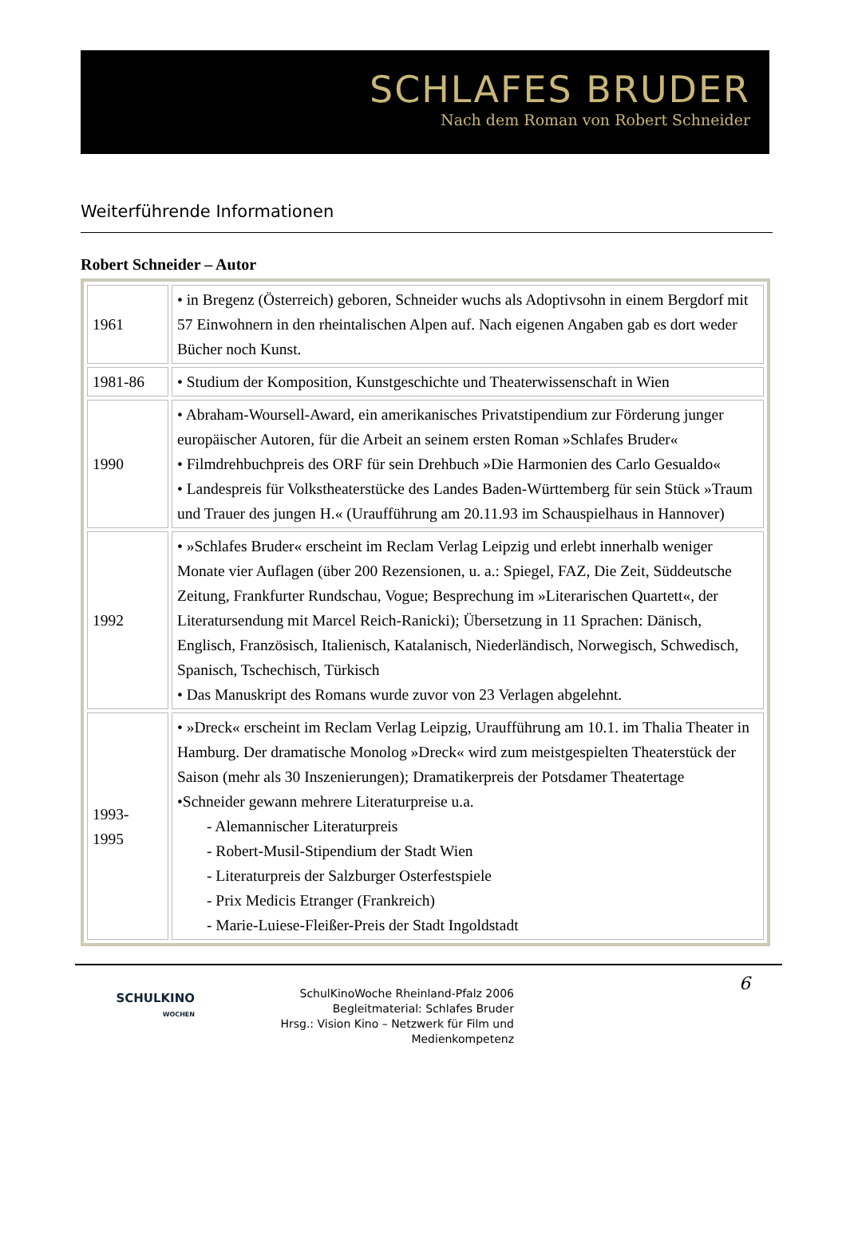SCHLAFES BRUDER
Nach dem Roman von Robert Schneider
Weiterführende Informationen
Robert Schneider – Autor
| 1961 | • in Bregenz (Österreich) geboren, Schneider wuchs als Adoptivsohn in einem Bergdorf mit 57 Einwohnern in den rheintalischen Alpen auf. Nach eigenen Angaben gab es dort weder Bücher noch Kunst. |
| 1981-86 | • Studium der Komposition, Kunstgeschichte und Theaterwissenschaft in Wien |
| 1990 | • Abraham-Woursell-Award, ein amerikanisches Privatstipendium zur Förderung junger europäischer Autoren, für die Arbeit an seinem ersten Roman »Schlafes Bruder« • Filmdrehbuchpreis des ORF für sein Drehbuch »Die Harmonien des Carlo Gesualdo« • Landespreis für Volkstheaterstücke des Landes Baden-Württemberg für sein Stück »Traum und Trauer des jungen H.« (Uraufführung am 20.11.93 im Schauspielhaus in Hannover) |
| 1992 | • »Schlafes Bruder« erscheint im Reclam Verlag Leipzig und erlebt innerhalb weniger Monate vier Auflagen (über 200 Rezensionen, u. a.: Spiegel, FAZ, Die Zeit, Süddeutsche Zeitung, Frankfurter Rundschau, Vogue; Besprechung im »Literarischen Quartett«, der Literatursendung mit Marcel Reich-Ranicki); Übersetzung in 11 Sprachen: Dänisch, Englisch, Französisch, Italienisch, Katalanisch, Niederländisch, Norwegisch, Schwedisch, Spanisch, Tschechisch, Türkisch • Das Manuskript des Romans wurde zuvor von 23 Verlagen abgelehnt. |
| 1993- 1995 | • »Dreck« erscheint im Reclam Verlag Leipzig, Uraufführung am 10.1. im Thalia Theater in Hamburg. Der dramatische Monolog »Dreck« wird zum meistgespielten Theaterstück der Saison (mehr als 30 Inszenierungen); Dramatikerpreis der Potsdamer Theatertage •Schneider gewann mehrere Literaturpreise u.a. - Alemannischer Literaturpreis - Robert-Musil-Stipendium der Stadt Wien - Literaturpreis der Salzburger Osterfestspiele - Prix Medicis Etranger (Frankreich) - Marie-Luiese-Fleißer-Preis der Stadt Ingoldstadt |
SCHULKINO
WOCHEN
SchulKinoWoche Rheinland-Pfalz 2006
Begleitmaterial: Schlafes Bruder
Hrsg.: Vision Kino – Netzwerk für Film und Medienkompetenz
6